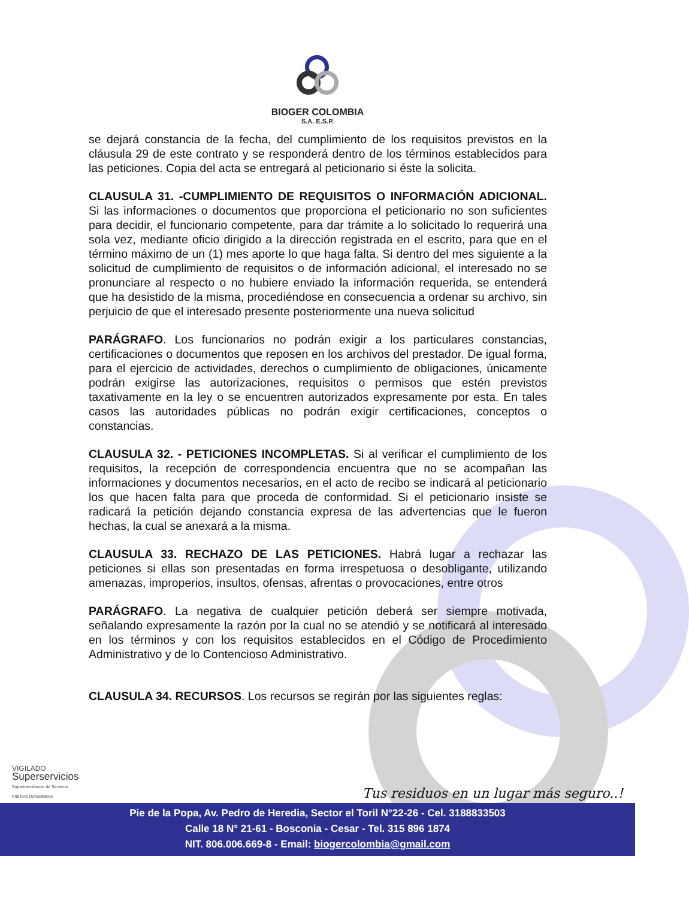BIOGER COLOMBIA
S.A. E.S.P.
se dejará constancia de la fecha, del cumplimiento de los requisitos previstos en la cláusula 29 de este contrato y se responderá dentro de los términos establecidos para las peticiones. Copia del acta se entregará al peticionario si éste la solicita.
CLAUSULA 31. -CUMPLIMIENTO DE REQUISITOS O INFORMACIÓN ADICIONAL. Si las informaciones o documentos que proporciona el peticionario no son suficientes para decidir, el funcionario competente, para dar trámite a lo solicitado lo requerirá una sola vez, mediante oficio dirigido a la dirección registrada en el escrito, para que en el término máximo de un (1) mes aporte lo que haga falta. Si dentro del mes siguiente a la solicitud de cumplimiento de requisitos o de información adicional, el interesado no se pronunciare al respecto o no hubiere enviado la información requerida, se entenderá que ha desistido de la misma, procediéndose en consecuencia a ordenar su archivo, sin perjuicio de que el interesado presente posteriormente una nueva solicitud
PARÁGRAFO. Los funcionarios no podrán exigir a los particulares constancias, certificaciones o documentos que reposen en los archivos del prestador. De igual forma, para el ejercicio de actividades, derechos o cumplimiento de obligaciones, únicamente podrán exigirse las autorizaciones, requisitos o permisos que estén previstos taxativamente en la ley o se encuentren autorizados expresamente por esta. En tales casos las autoridades públicas no podrán exigir certificaciones, conceptos o constancias.
CLAUSULA 32. - PETICIONES INCOMPLETAS. Si al verificar el cumplimiento de los requisitos, la recepción de correspondencia encuentra que no se acompañan las informaciones y documentos necesarios, en el acto de recibo se indicará al peticionario los que hacen falta para que proceda de conformidad. Si el peticionario insiste se radicará la petición dejando constancia expresa de las advertencias que le fueron hechas, la cual se anexará a la misma.
CLAUSULA 33. RECHAZO DE LAS PETICIONES. Habrá lugar a rechazar las peticiones si ellas son presentadas en forma irrespetuosa o desobligante, utilizando amenazas, improperios, insultos, ofensas, afrentas o provocaciones, entre otros
PARÁGRAFO. La negativa de cualquier petición deberá ser siempre motivada, señalando expresamente la razón por la cual no se atendió y se notificará al interesado en los términos y con los requisitos establecidos en el Código de Procedimiento Administrativo y de lo Contencioso Administrativo.
CLAUSULA 34. RECURSOS. Los recursos se regirán por las siguientes reglas:
VIGILADO
Superservicios
Superintendencia de Servicios
Públicos Domiciliarios
Tus residuos en un lugar más seguro..!
Pie de la Popa, Av. Pedro de Heredia, Sector el Toril N°22-26 - Cel. 3188833503
Calle 18 N° 21-61 - Bosconia - Cesar - Tel. 315 896 1874
NIT. 806.006.669-8 - Email: biogercolombia@gmail.com